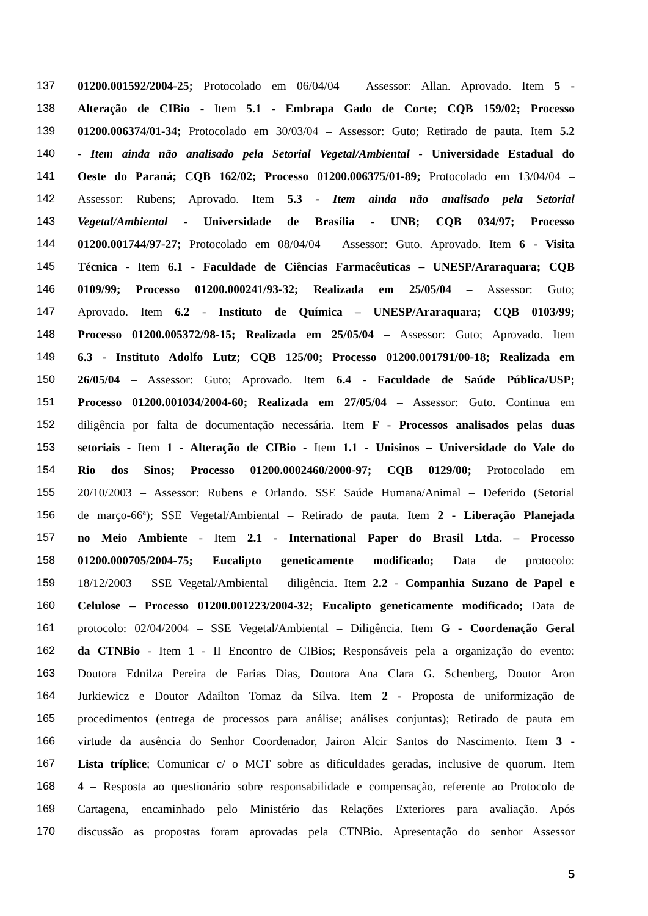137 01200.001592/2004-25; Protocolado em 06/04/04 – Assessor: Allan. Aprovado. Item 5 -
138 Alteração de CIBio - Item 5.1 - Embrapa Gado de Corte; CQB 159/02; Processo
139 01200.006374/01-34; Protocolado em 30/03/04 – Assessor: Guto; Retirado de pauta. Item 5.2
140 - Item ainda não analisado pela Setorial Vegetal/Ambiental - Universidade Estadual do
141 Oeste do Paraná; CQB 162/02; Processo 01200.006375/01-89; Protocolado em 13/04/04 –
142 Assessor: Rubens; Aprovado. Item 5.3 - Item ainda não analisado pela Setorial
143 Vegetal/Ambiental - Universidade de Brasília - UNB; CQB 034/97; Processo
144 01200.001744/97-27; Protocolado em 08/04/04 – Assessor: Guto. Aprovado. Item 6 - Visita
145 Técnica - Item 6.1 - Faculdade de Ciências Farmacêuticas – UNESP/Araraquara; CQB
146 0109/99; Processo 01200.000241/93-32; Realizada em 25/05/04 – Assessor: Guto;
147 Aprovado. Item 6.2 - Instituto de Química – UNESP/Araraquara; CQB 0103/99;
148 Processo 01200.005372/98-15; Realizada em 25/05/04 – Assessor: Guto; Aprovado. Item
149 6.3 - Instituto Adolfo Lutz; CQB 125/00; Processo 01200.001791/00-18; Realizada em
150 26/05/04 – Assessor: Guto; Aprovado. Item 6.4 - Faculdade de Saúde Pública/USP;
151 Processo 01200.001034/2004-60; Realizada em 27/05/04 – Assessor: Guto. Continua em
152 diligência por falta de documentação necessária. Item F - Processos analisados pelas duas
153 setoriais - Item 1 - Alteração de CIBio - Item 1.1 - Unisinos – Universidade do Vale do
154 Rio dos Sinos; Processo 01200.0002460/2000-97; CQB 0129/00; Protocolado em
155 20/10/2003 – Assessor: Rubens e Orlando. SSE Saúde Humana/Animal – Deferido (Setorial
156 de março-66ª); SSE Vegetal/Ambiental – Retirado de pauta. Item 2 - Liberação Planejada
157 no Meio Ambiente - Item 2.1 - International Paper do Brasil Ltda. – Processo
158 01200.000705/2004-75; Eucalipto geneticamente modificado; Data de protocolo:
159 18/12/2003 – SSE Vegetal/Ambiental – diligência. Item 2.2 - Companhia Suzano de Papel e
160 Celulose – Processo 01200.001223/2004-32; Eucalipto geneticamente modificado; Data de
161 protocolo: 02/04/2004 – SSE Vegetal/Ambiental – Diligência. Item G - Coordenação Geral
162 da CTNBio - Item 1 - II Encontro de CIBios; Responsáveis pela a organização do evento:
163 Doutora Ednilza Pereira de Farias Dias, Doutora Ana Clara G. Schenberg, Doutor Aron
164 Jurkiewicz e Doutor Adailton Tomaz da Silva. Item 2 - Proposta de uniformização de
165 procedimentos (entrega de processos para análise; análises conjuntas); Retirado de pauta em
166 virtude da ausência do Senhor Coordenador, Jairon Alcir Santos do Nascimento. Item 3 -
167 Lista tríplice; Comunicar c/ o MCT sobre as dificuldades geradas, inclusive de quorum. Item
168 4 – Resposta ao questionário sobre responsabilidade e compensação, referente ao Protocolo de
169 Cartagena, encaminhado pelo Ministério das Relações Exteriores para avaliação. Após
170 discussão as propostas foram aprovadas pela CTNBio. Apresentação do senhor Assessor
5